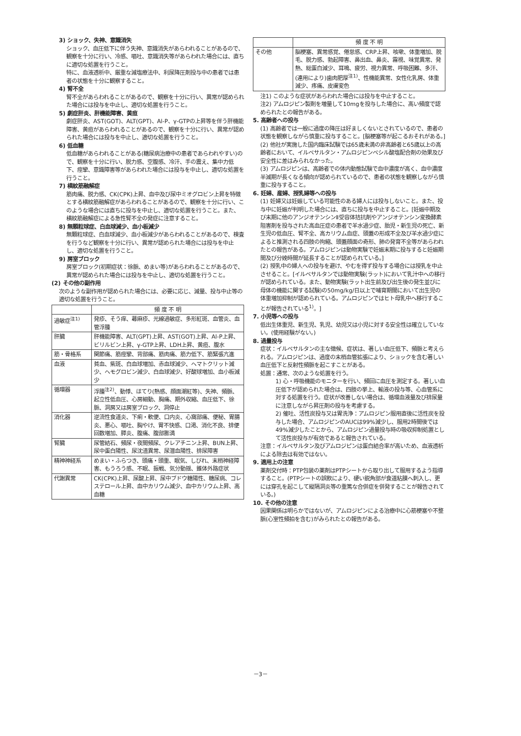3) ショック、失神、意識消失
ショック、血圧低下に伴う失神、意識消失があらわれることがあるので、観察を十分に行い、冷感、嘔吐、意識消失等があらわれた場合には、直ちに適切な処置を行うこと。
特に、血液透析中、厳重な減塩療法中、利尿降圧剤投与中の患者では患者の状態を十分に観察すること。
4) 腎不全
腎不全があらわれることがあるので、観察を十分に行い、異常が認められた場合には投与を中止し、適切な処置を行うこと。
5) 劇症肝炎、肝機能障害、黄疸
劇症肝炎、AST(GOT)、ALT(GPT)、Al-P、γ-GTPの上昇等を伴う肝機能障害、黄疸があらわれることがあるので、観察を十分に行い、異常が認められた場合には投与を中止し、適切な処置を行うこと。
6) 低血糖
低血糖があらわれることがある(糖尿病治療中の患者であらわれやすい)ので、観察を十分に行い、脱力感、空腹感、冷汗、手の震え、集中力低下、痙攣、意識障害等があらわれた場合には投与を中止し、適切な処置を行うこと。
7) 横紋筋融解症
筋肉痛、脱力感、CK(CPK)上昇、血中及び尿中ミオグロビン上昇を特徴とする横紋筋融解症があらわれることがあるので、観察を十分に行い、このような場合には直ちに投与を中止し、適切な処置を行うこと。また、横紋筋融解症による急性腎不全の発症に注意すること。
8) 無顆粒球症、白血球減少、血小板減少
無顆粒球症、白血球減少、血小板減少があらわれることがあるので、検査を行うなど観察を十分に行い、異常が認められた場合には投与を中止し、適切な処置を行うこと。
9) 房室ブロック
房室ブロック(初期症状：徐脈、めまい等)があらわれることがあるので、異常が認められた場合には投与を中止し、適切な処置を行うこと。
(2) その他の副作用
次のような副作用が認められた場合には、必要に応じ、減量、投与中止等の適切な処置を行うこと。
| | 頻 度 不 明 |
| --- | --- |
| 過敏症<sup>注1)</sup> | 発疹、そう痒、蕁麻疹、光線過敏症、多形紅斑、血管炎、血管浮腫 |
| 肝臓 | 肝機能障害、ALT(GPT)上昇、AST(GOT)上昇、Al-P上昇、ビリルビン上昇、γ-GTP上昇、LDH上昇、黄疸、腹水 |
| 筋・骨格系 | 関節痛、筋痙攣、背部痛、筋肉痛、筋力低下、筋緊張亢進 |
| 血液 | 貧血、紫斑、白血球増加、赤血球減少、ヘマトクリット減少、ヘモグロビン減少、白血球減少、好酸球増加、血小板減少 |
| 循環器 | 浮腫<sup>注2)</sup>、動悸、ほてり(熱感、顔面潮紅等)、失神、頻脈、起立性低血圧、心房細動、胸痛、期外収縮、血圧低下、徐脈、洞房又は房室ブロック、洞停止 |
| 消化器 | 逆流性食道炎、下痢・軟便、口内炎、心窩部痛、便秘、胃腸炎、悪心、嘔吐、胸やけ、胃不快感、口渇、消化不良、排便回数増加、膵炎、腹痛、腹部膨満 |
| 腎臓 | 尿管結石、頻尿・夜間頻尿、クレアチニン上昇、BUN上昇、尿中蛋白陽性、尿沈渣異常、尿潜血陽性、排尿障害 |
| 精神神経系 | めまい・ふらつき、頭痛・頭重、眠気、しびれ、末梢神経障害、もうろう感、不眠、振戦、気分動揺、錐体外路症状 |
| 代謝異常 | CK(CPK)上昇、尿酸上昇、尿中ブドウ糖陽性、糖尿病、コレステロール上昇、血中カリウム減少、血中カリウム上昇、高血糖 |
| | 頻 度 不 明 |
| --- | --- |
| その他 | 脳梗塞、異常感覚、倦怠感、CRP上昇、咳嗽、体重増加、脱毛、脱力感、勃起障害、鼻出血、鼻炎、霧視、味覚異常、発熱、総蛋白減少、耳鳴、疲労、視力異常、呼吸困難、多汗、(連用により)歯肉肥厚<sup>注1)</sup>、性機能異常、女性化乳房、体重減少、疼痛、皮膚変色 |
注1) このような症状があらわれた場合には投与を中止すること。
注2) アムロジピン製剤を増量して10mgを投与した場合に、高い頻度で認められたとの報告がある。
5. 高齢者への投与
(1) 高齢者では一般に過度の降圧は好ましくないとされているので、患者の状態を観察しながら慎重に投与すること。[脳梗塞等が起こるおそれがある。]
(2) 他社が実施した国内臨床試験では65歳未満の非高齢者と65歳以上の高齢者において、イルベサルタン・アムロジピンベシル酸塩配合剤の効果及び安全性に差はみられなかった。
(3) アムロジピンは、高齢者での体内動態試験で血中濃度が高く、血中濃度半減期が長くなる傾向が認められているので、患者の状態を観察しながら慎重に投与すること。
6. 妊婦、産婦、授乳婦等への投与
(1) 妊婦又は妊娠している可能性のある婦人には投与しないこと。また、投与中に妊娠が判明した場合には、直ちに投与を中止すること。[妊娠中期及び末期に他のアンジオテンシンⅡ受容体拮抗剤やアンジオテンシン変換酵素阻害剤を投与された高血圧症の患者で羊水過少症、胎児・新生児の死亡、新生児の低血圧、腎不全、高カリウム血症、頭蓋の形成不全及び羊水過少症によると推測される四肢の拘縮、頭蓋顔面の奇形、肺の発育不全等があらわれたとの報告がある。アムロジピンは動物実験で妊娠末期に投与すると妊娠期間及び分娩時間が延長することが認められている。]
(2) 授乳中の婦人への投与を避け、やむを得ず投与する場合には授乳を中止させること。[イルベサルタンでは動物実験(ラット)において乳汁中への移行が認められている。また、動物実験(ラット出生前及び出生後の発生並びに母体の機能に関する試験)の50mg/kg/日以上で哺育期間において出生児の体重増加抑制が認められている。アムロジピンではヒト母乳中へ移行することが報告されている<sup>1)</sup>。]
7. 小児等への投与
低出生体重児、新生児、乳児、幼児又は小児に対する安全性は確立していない。(使用経験がない。)
8. 過量投与
症状：イルベサルタンの主な徴候、症状は、著しい血圧低下、頻脈と考えられる。アムロジピンは、過度の末梢血管拡張により、ショックを含む著しい血圧低下と反射性頻脈を起こすことがある。
処置：通常、次のような処置を行う。
1) 心・呼吸機能のモニターを行い、頻回に血圧を測定する。著しい血圧低下が認められた場合は、四肢の挙上、輸液の投与等、心血管系に対する処置を行う。症状が改善しない場合は、循環血液量及び排尿量に注意しながら昇圧剤の投与を考慮する。
2) 催吐、活性炭投与又は胃洗浄：アムロジピン服用直後に活性炭を投与した場合、アムロジピンのAUCは99%減少し、服用2時間後では49%減少したことから、アムロジピン過量投与時の吸収抑制処置として活性炭投与が有効であると報告されている。
注意：イルベサルタン及びアムロジピンは蛋白結合率が高いため、血液透析による除去は有効ではない。
9. 適用上の注意
薬剤交付時：PTP包装の薬剤はPTPシートから取り出して服用するよう指導すること。(PTPシートの誤飲により、硬い鋭角部が食道粘膜へ刺入し、更には穿孔を起こして縦隔洞炎等の重篤な合併症を併発することが報告されている。)
10. その他の注意
因果関係は明らかではないが、アムロジピンによる治療中に心筋梗塞や不整脈(心室性頻拍を含む)がみられたとの報告がある。
－3－